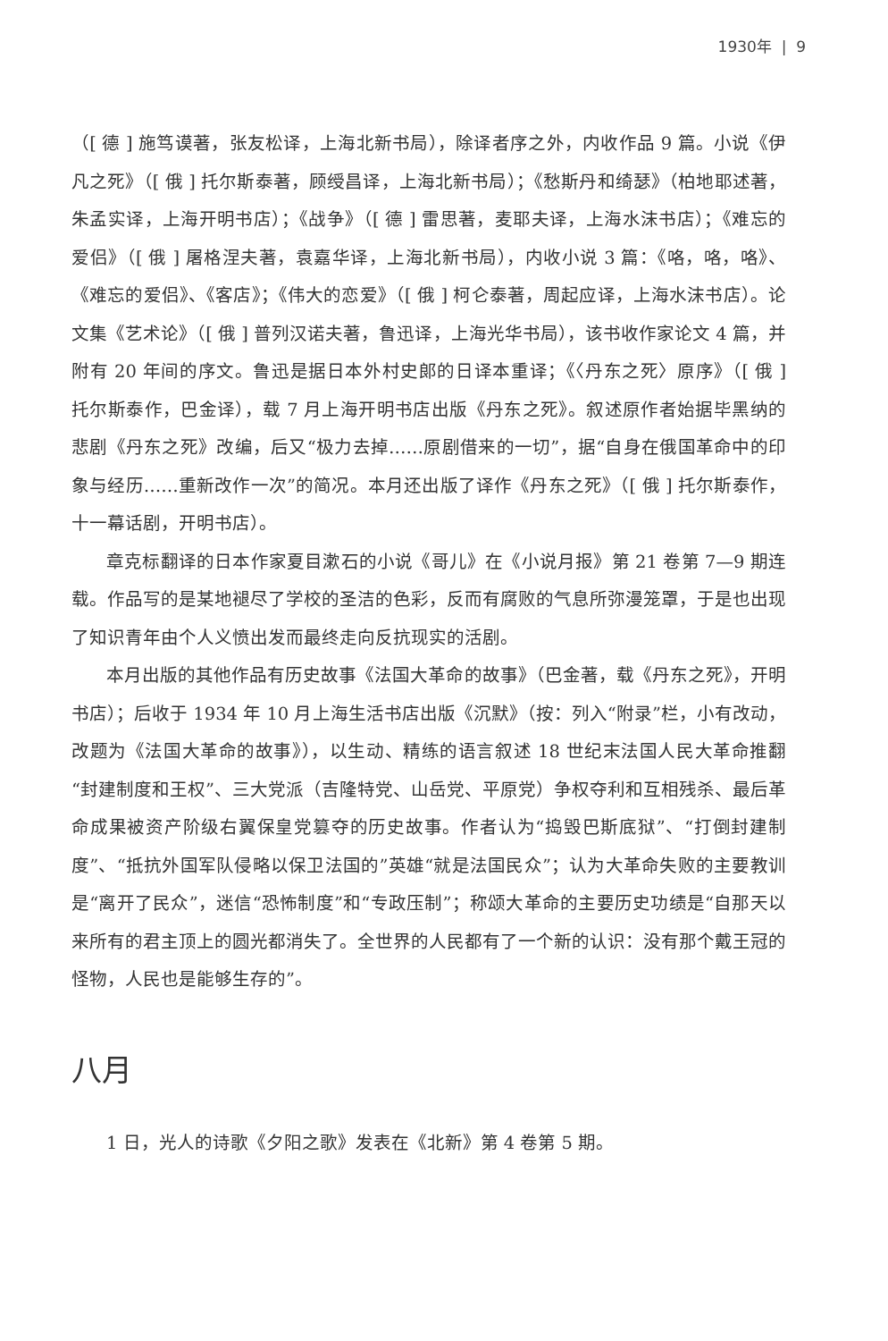1930年 | 9
（[ 德 ] 施笃谟著，张友松译，上海北新书局），除译者序之外，内收作品 9 篇。小说《伊凡之死》（[ 俄 ] 托尔斯泰著，顾绶昌译，上海北新书局）；《愁斯丹和绮瑟》（柏地耶述著，朱孟实译，上海开明书店）；《战争》（[ 德 ] 雷思著，麦耶夫译，上海水沫书店）；《难忘的爱侣》（[ 俄 ] 屠格涅夫著，袁嘉华译，上海北新书局），内收小说 3 篇：《咯，咯，咯》、《难忘的爱侣》、《客店》；《伟大的恋爱》（[ 俄 ] 柯仑泰著，周起应译，上海水沫书店）。论文集《艺术论》（[ 俄 ] 普列汉诺夫著，鲁迅译，上海光华书局），该书收作家论文 4 篇，并附有 20 年间的序文。鲁迅是据日本外村史郎的日译本重译；《〈丹东之死〉原序》（[ 俄 ] 托尔斯泰作，巴金译），载 7 月上海开明书店出版《丹东之死》。叙述原作者始据毕黑纳的悲剧《丹东之死》改编，后又“极力去掉……原剧借来的一切”，据“自身在俄国革命中的印象与经历……重新改作一次”的简况。本月还出版了译作《丹东之死》（[ 俄 ] 托尔斯泰作，十一幕话剧，开明书店）。
章克标翻译的日本作家夏目漱石的小说《哥儿》在《小说月报》第 21 卷第 7—9 期连载。作品写的是某地褪尽了学校的圣洁的色彩，反而有腐败的气息所弥漫笼罩，于是也出现了知识青年由个人义愤出发而最终走向反抗现实的活剧。
本月出版的其他作品有历史故事《法国大革命的故事》（巴金著，载《丹东之死》，开明书店）；后收于 1934 年 10 月上海生活书店出版《沉默》（按：列入“附录”栏，小有改动，改题为《法国大革命的故事》），以生动、精练的语言叙述 18 世纪末法国人民大革命推翻“封建制度和王权”、三大党派（吉隆特党、山岳党、平原党）争权夺利和互相残杀、最后革命成果被资产阶级右翼保皇党篡夺的历史故事。作者认为“捣毁巴斯底狱”、“打倒封建制度”、“抵抗外国军队侵略以保卫法国的”英雄“就是法国民众”；认为大革命失败的主要教训是“离开了民众”，迷信“恐怖制度”和“专政压制”；称颂大革命的主要历史功绩是“自那天以来所有的君主顶上的圆光都消失了。全世界的人民都有了一个新的认识：没有那个戴王冠的怪物，人民也是能够生存的”。
八月
1 日，光人的诗歌《夕阳之歌》发表在《北新》第 4 卷第 5 期。